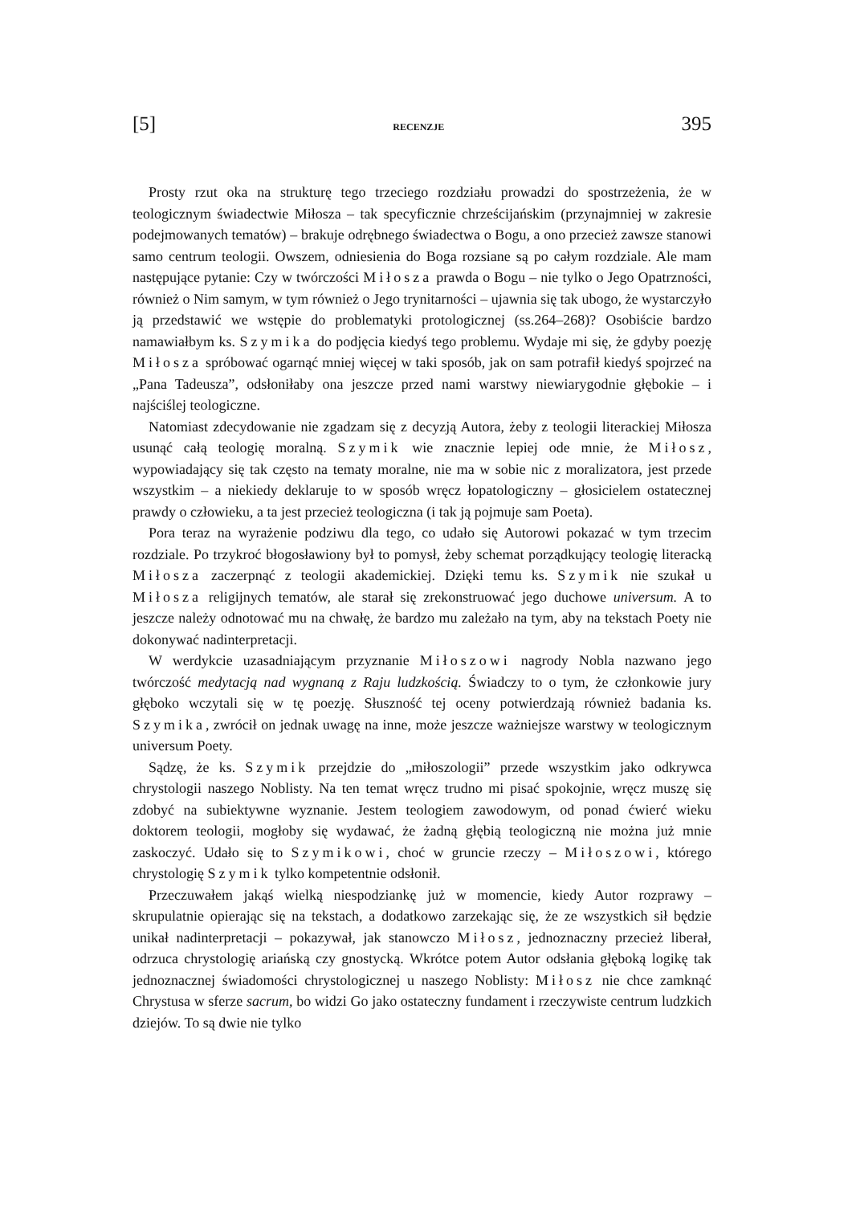[5] RECENZJE 395
Prosty rzut oka na strukturę tego trzeciego rozdziału prowadzi do spostrzeżenia, że w teologicznym świadectwie Miłosza – tak specyficznie chrześcijańskim (przynajmniej w zakresie podejmowanych tematów) – brakuje odrębnego świadectwa o Bogu, a ono przecież zawsze stanowi samo centrum teologii. Owszem, odniesienia do Boga rozsiane są po całym rozdziale. Ale mam następujące pytanie: Czy w twórczości Miłosza prawda o Bogu – nie tylko o Jego Opatrzności, również o Nim samym, w tym również o Jego trynitarności – ujawnia się tak ubogo, że wystarczyło ją przedstawić we wstępie do problematyki protologicznej (ss.264–268)? Osobiście bardzo namawiałbym ks. Szymika do podjęcia kiedyś tego problemu. Wydaje mi się, że gdyby poezję Miłosza spróbować ogarnąć mniej więcej w taki sposób, jak on sam potrafił kiedyś spojrzeć na „Pana Tadeusza”, odsłoniłaby ona jeszcze przed nami warstwy niewiarygodnie głębokie – i najściślej teologiczne.
Natomiast zdecydowanie nie zgadzam się z decyzją Autora, żeby z teologii literackiej Miłosza usunąć całą teologię moralną. Szymik wie znacznie lepiej ode mnie, że Miłosz, wypowiadający się tak często na tematy moralne, nie ma w sobie nic z moralizatora, jest przede wszystkim – a niekiedy deklaruje to w sposób wręcz łopatologiczny – głosicielem ostatecznej prawdy o człowieku, a ta jest przecież teologiczna (i tak ją pojmuje sam Poeta).
Pora teraz na wyrażenie podziwu dla tego, co udało się Autorowi pokazać w tym trzecim rozdziale. Po trzykroć błogosławiony był to pomysł, żeby schemat porządkujący teologię literacką Miłosza zaczerpnąć z teologii akademickiej. Dzięki temu ks. Szymik nie szukał u Miłosza religijnych tematów, ale starał się zrekonstruować jego duchowe universum. A to jeszcze należy odnotować mu na chwałę, że bardzo mu zależało na tym, aby na tekstach Poety nie dokonywać nadinterpretacji.
W werdykcie uzasadniającym przyznanie Miłoszowi nagrody Nobla nazwano jego twórczość medytacją nad wygnaną z Raju ludzkością. Świadczy to o tym, że członkowie jury głęboko wczytali się w tę poezję. Słuszność tej oceny potwierdzają również badania ks. Szymika, zwrócił on jednak uwagę na inne, może jeszcze ważniejsze warstwy w teologicznym universum Poety.
Sądzę, że ks. Szymik przejdzie do „miłoszologii” przede wszystkim jako odkrywca chrystologii naszego Noblisty. Na ten temat wręcz trudno mi pisać spokojnie, wręcz muszę się zdobyć na subiektywne wyznanie. Jestem teologiem zawodowym, od ponad ćwierć wieku doktorem teologii, mogłoby się wydawać, że żadną głębią teologiczną nie można już mnie zaskoczyć. Udało się to Szymikowi, choć w gruncie rzeczy – Miłoszowi, którego chrystologię Szymik tylko kompetentnie odsłonił.
Przeczuwałem jakąś wielką niespodziankę już w momencie, kiedy Autor rozprawy – skrupulatnie opierając się na tekstach, a dodatkowo zarzekając się, że ze wszystkich sił będzie unikał nadinterpretacji – pokazywał, jak stanowczo Miłosz, jednoznaczny przecież liberał, odrzuca chrystologię ariańską czy gnostycką. Wkrótce potem Autor odsłania głęboką logikę tak jednoznacznej świadomości chrystologicznej u naszego Noblisty: Miłosz nie chce zamknąć Chrystusa w sferze sacrum, bo widzi Go jako ostateczny fundament i rzeczywiste centrum ludzkich dziejów. To są dwie nie tylko